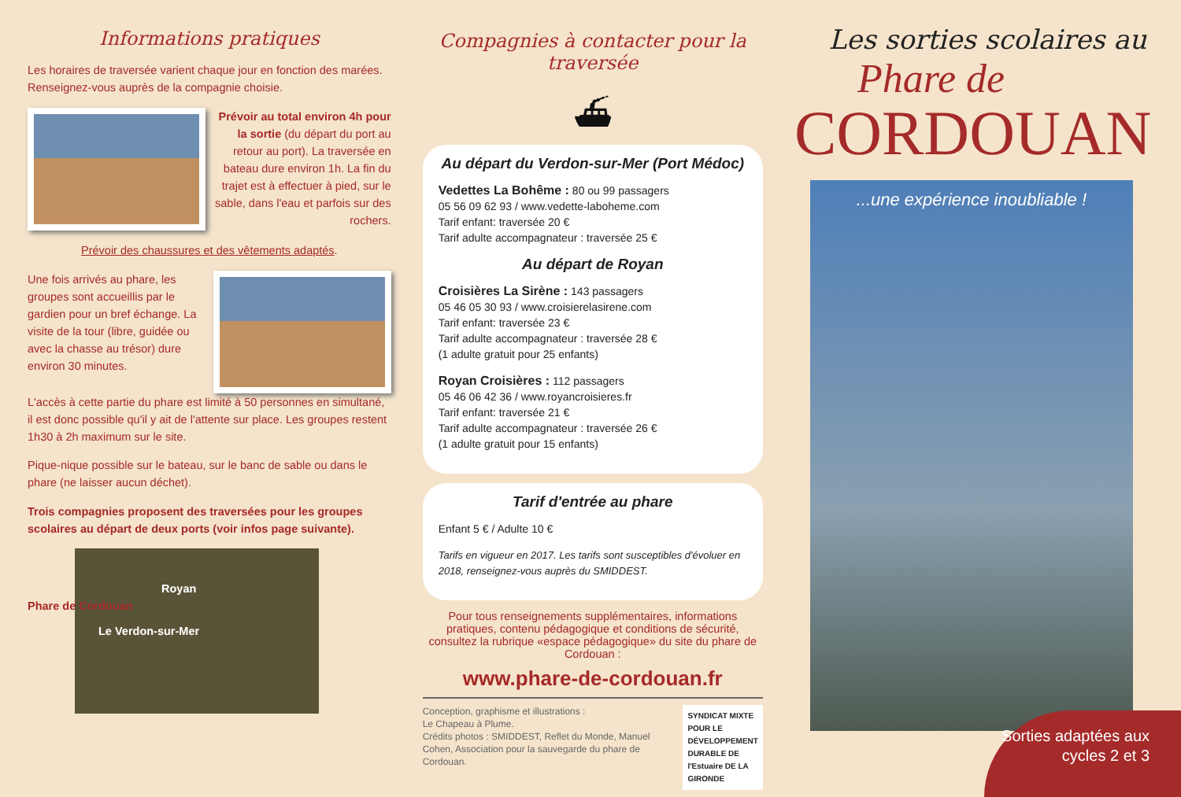Informations pratiques
Les horaires de traversée varient chaque jour en fonction des marées. Renseignez-vous auprès de la compagnie choisie.
Prévoir au total environ 4h pour la sortie (du départ du port au retour au port). La traversée en bateau dure environ 1h. La fin du trajet est à effectuer à pied, sur le sable, dans l'eau et parfois sur des rochers.
Prévoir des chaussures et des vêtements adaptés.
Une fois arrivés au phare, les groupes sont accueillis par le gardien pour un bref échange. La visite de la tour (libre, guidée ou avec la chasse au trésor) dure environ 30 minutes.
L'accès à cette partie du phare est limité à 50 personnes en simultané, il est donc possible qu'il y ait de l'attente sur place. Les groupes restent 1h30 à 2h maximum sur le site.
Pique-nique possible sur le bateau, sur le banc de sable ou dans le phare (ne laisser aucun déchet).
Trois compagnies proposent des traversées pour les groupes scolaires au départ de deux ports (voir infos page suivante).
Royan
Phare de Cordouan
Le Verdon-sur-Mer
Compagnies à contacter pour la traversée
⛴
Au départ du Verdon-sur-Mer (Port Médoc)
Vedettes La Bohême : 80 ou 99 passagers
05 56 09 62 93 / www.vedette-laboheme.com
Tarif enfant: traversée 20 €
Tarif adulte accompagnateur : traversée 25 €
Au départ de Royan
Croisières La Sirène : 143 passagers
05 46 05 30 93 / www.croisierelasirene.com
Tarif enfant: traversée 23 €
Tarif adulte accompagnateur : traversée 28 €
(1 adulte gratuit pour 25 enfants)
Royan Croisières : 112 passagers
05 46 06 42 36 / www.royancroisieres.fr
Tarif enfant: traversée 21 €
Tarif adulte accompagnateur : traversée 26 €
(1 adulte gratuit pour 15 enfants)
Tarif d'entrée au phare
Enfant 5 € / Adulte 10 €
Tarifs en vigueur en 2017. Les tarifs sont susceptibles d'évoluer en 2018, renseignez-vous auprès du SMIDDEST.
Pour tous renseignements supplémentaires, informations pratiques, contenu pédagogique et conditions de sécurité, consultez la rubrique «espace pédagogique» du site du phare de Cordouan :
www.phare-de-cordouan.fr
Conception, graphisme et illustrations :
Le Chapeau à Plume.
Crédits photos : SMIDDEST, Reflet du Monde, Manuel Cohen, Association pour la sauvegarde du phare de Cordouan.
SYNDICAT MIXTE POUR LE DÉVELOPPEMENT DURABLE DE l'Estuaire DE LA GIRONDE
Les sorties scolaires au
Phare de
CORDOUAN
...une expérience inoubliable !
Sorties adaptées aux cycles 2 et 3